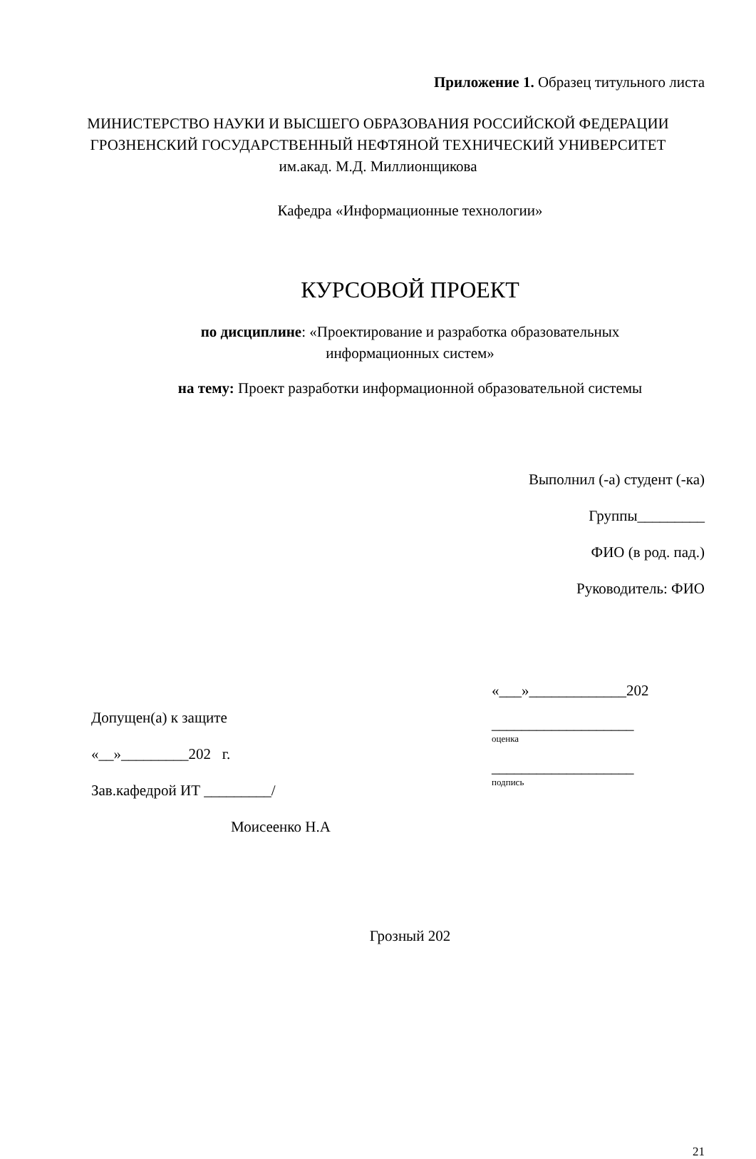Приложение 1. Образец титульного листа
МИНИСТЕРСТВО НАУКИ И ВЫСШЕГО ОБРАЗОВАНИЯ РОССИЙСКОЙ ФЕДЕРАЦИИ
ГРОЗНЕНСКИЙ ГОСУДАРСТВЕННЫЙ НЕФТЯНОЙ ТЕХНИЧЕСКИЙ УНИВЕРСИТЕТ
им.акад. М.Д. Миллионщикова
Кафедра «Информационные технологии»
КУРСОВОЙ ПРОЕКТ
по дисциплине: «Проектирование и разработка образовательных
информационных систем»
на тему: Проект разработки информационной образовательной системы
Выполнил (-а) студент (-ка)
Группы_________
ФИО (в род. пад.)
Руководитель: ФИО
Допущен(а) к защите
«__»_________202 г.
Зав.кафедрой ИТ _________/
Моисеенко Н.А
«___»_____________202
___________________
оценка
___________________
подпись
Грозный 202
21